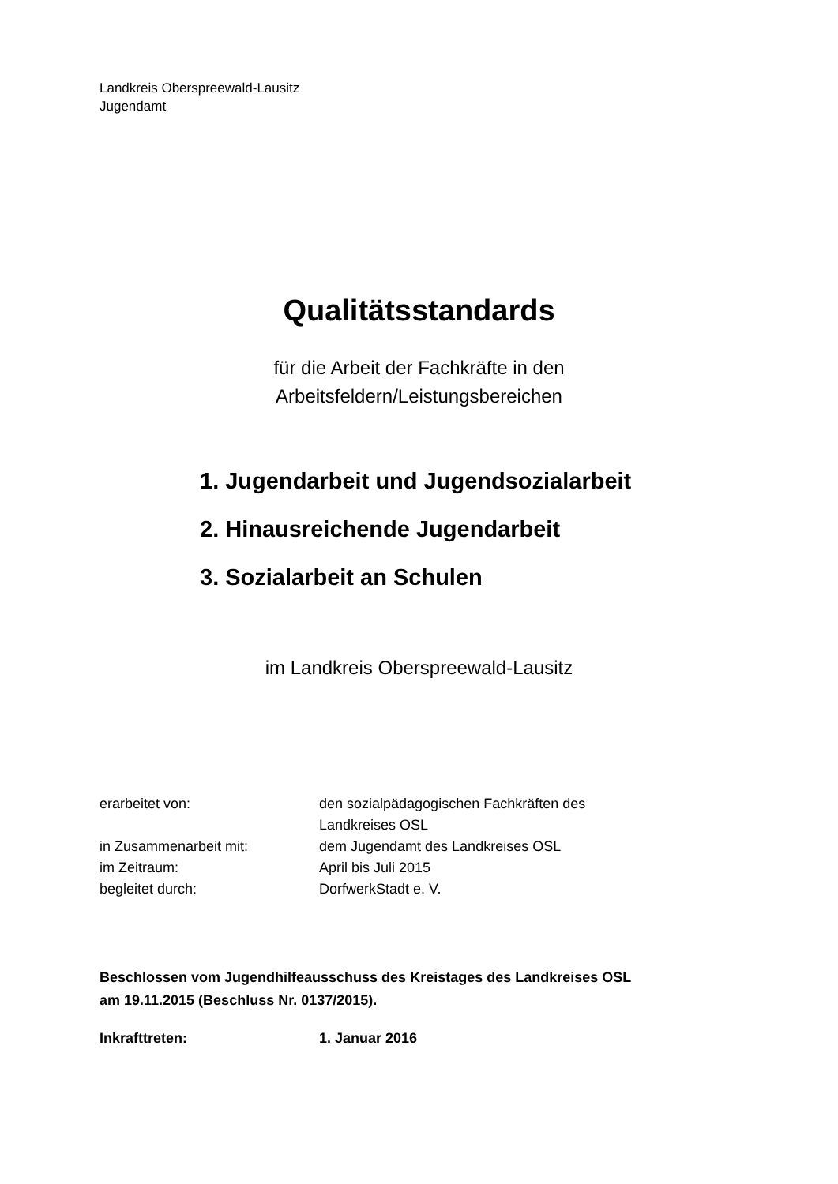Landkreis Oberspreewald-Lausitz
Jugendamt
Qualitätsstandards
für die Arbeit der Fachkräfte in den
Arbeitsfeldern/Leistungsbereichen
1. Jugendarbeit und Jugendsozialarbeit
2. Hinausreichende Jugendarbeit
3. Sozialarbeit an Schulen
im Landkreis Oberspreewald-Lausitz
| erarbeitet von: | den sozialpädagogischen Fachkräften des Landkreises OSL |
| in Zusammenarbeit mit: | dem Jugendamt des Landkreises OSL |
| im Zeitraum: | April bis Juli 2015 |
| begleitet durch: | DorfwerkStadt e. V. |
Beschlossen vom Jugendhilfeausschuss des Kreistages des Landkreises OSL
am 19.11.2015 (Beschluss Nr. 0137/2015).
| Inkrafttreten: | 1. Januar 2016 |